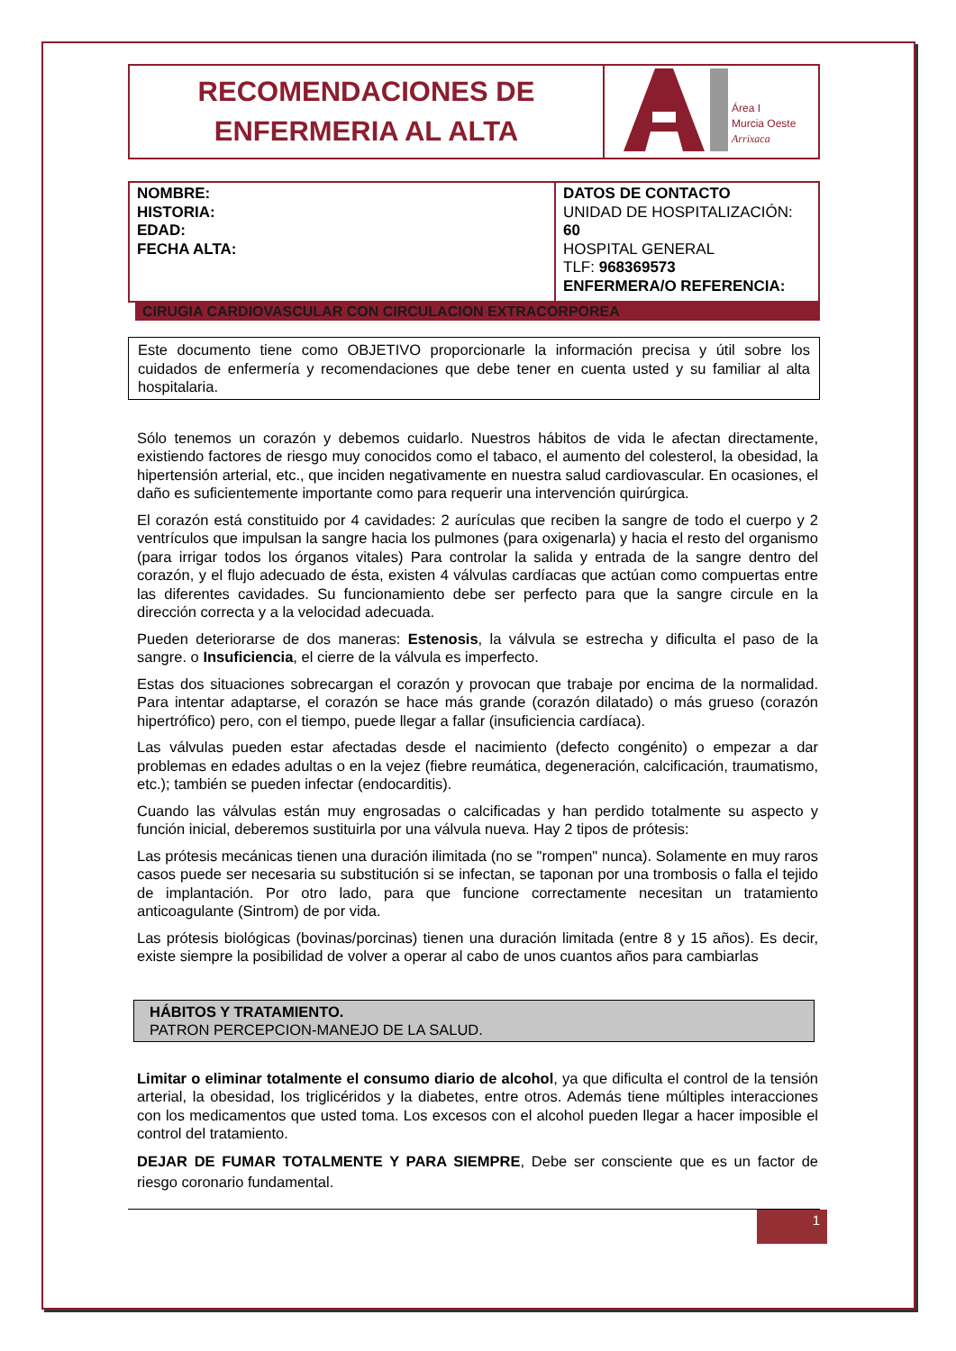| RECOMENDACIONES DE ENFERMERIA AL ALTA | Área I Murcia Oeste Arrixaca |
| NOMBRE: HISTORIA: EDAD: FECHA ALTA: | DATOS DE CONTACTO UNIDAD DE HOSPITALIZACIÓN: 60 HOSPITAL GENERAL TLF: 968369573 ENFERMERA/O REFERENCIA: |
CIRUGIA CARDIOVASCULAR CON CIRCULACION EXTRACORPOREA
Este documento tiene como OBJETIVO proporcionarle la información precisa y útil sobre los cuidados de enfermería y recomendaciones que debe tener en cuenta usted y su familiar al alta hospitalaria.
Sólo tenemos un corazón y debemos cuidarlo. Nuestros hábitos de vida le afectan directamente, existiendo factores de riesgo muy conocidos como el tabaco, el aumento del colesterol, la obesidad, la hipertensión arterial, etc., que inciden negativamente en nuestra salud cardiovascular. En ocasiones, el daño es suficientemente importante como para requerir una intervención quirúrgica.
El corazón está constituido por 4 cavidades: 2 aurículas que reciben la sangre de todo el cuerpo y 2 ventrículos que impulsan la sangre hacia los pulmones (para oxigenarla) y hacia el resto del organismo (para irrigar todos los órganos vitales) Para controlar la salida y entrada de la sangre dentro del corazón, y el flujo adecuado de ésta, existen 4 válvulas cardíacas que actúan como compuertas entre las diferentes cavidades. Su funcionamiento debe ser perfecto para que la sangre circule en la dirección correcta y a la velocidad adecuada.
Pueden deteriorarse de dos maneras: Estenosis, la válvula se estrecha y dificulta el paso de la sangre. o Insuficiencia, el cierre de la válvula es imperfecto.
Estas dos situaciones sobrecargan el corazón y provocan que trabaje por encima de la normalidad. Para intentar adaptarse, el corazón se hace más grande (corazón dilatado) o más grueso (corazón hipertrófico) pero, con el tiempo, puede llegar a fallar (insuficiencia cardíaca).
Las válvulas pueden estar afectadas desde el nacimiento (defecto congénito) o empezar a dar problemas en edades adultas o en la vejez (fiebre reumática, degeneración, calcificación, traumatismo, etc.); también se pueden infectar (endocarditis).
Cuando las válvulas están muy engrosadas o calcificadas y han perdido totalmente su aspecto y función inicial, deberemos sustituirla por una válvula nueva. Hay 2 tipos de prótesis:
Las prótesis mecánicas tienen una duración ilimitada (no se "rompen" nunca). Solamente en muy raros casos puede ser necesaria su substitución si se infectan, se taponan por una trombosis o falla el tejido de implantación. Por otro lado, para que funcione correctamente necesitan un tratamiento anticoagulante (Sintrom) de por vida.
Las prótesis biológicas (bovinas/porcinas) tienen una duración limitada (entre 8 y 15 años). Es decir, existe siempre la posibilidad de volver a operar al cabo de unos cuantos años para cambiarlas
HÁBITOS Y TRATAMIENTO.
PATRON PERCEPCION-MANEJO DE LA SALUD.
Limitar o eliminar totalmente el consumo diario de alcohol, ya que dificulta el control de la tensión arterial, la obesidad, los triglicéridos y la diabetes, entre otros. Además tiene múltiples interacciones con los medicamentos que usted toma. Los excesos con el alcohol pueden llegar a hacer imposible el control del tratamiento.
DEJAR DE FUMAR TOTALMENTE Y PARA SIEMPRE, Debe ser consciente que es un factor de riesgo coronario fundamental.
1